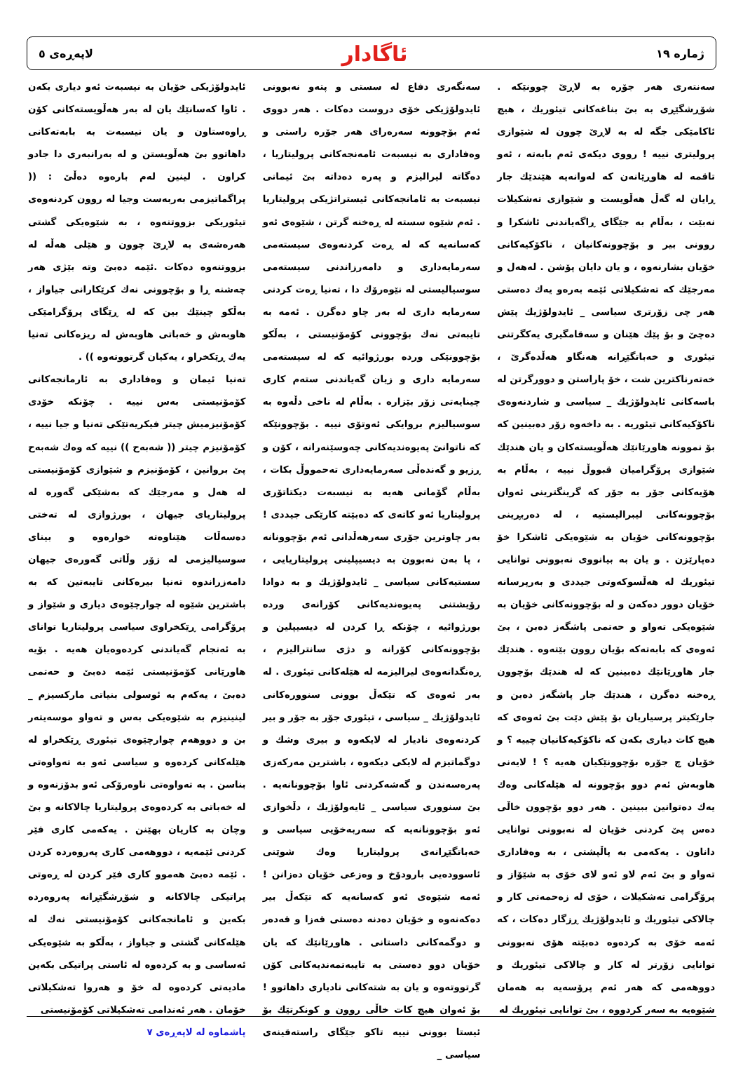ژماره ١٩ ئاگادار لاپەڕەی ٥
سەنتەری هەر جۆرە بە لاڕێ چوونێکە . شۆڕشگێڕی بە بێ بناغەکانی تیئوریك ، هیچ ئاکامێکی جگە لە بە لاڕێ چوون لە شێوازی پرولیتری نییە ! رووی دیکەی ئەم بابەتە ، ئەو تاقمە لە هاوڕێانەن کە لەوانەیە هێندێك جار ڕایان لە گەڵ هەڵویست و شێوازی تەشکیلات نەبێت ، بەڵام بە جێگای ڕاگەیاندنی ئاشکرا و روونی بیر و بۆچوونەکانیان ، ناکۆکیەکانی خۆیان بشارنەوە ، و یان دایان پۆشن . لەهەل و مەرجێك کە تەشکیلاتی ئێمە بەرەو یەك دەستی هەر چی زۆرتری سیاسی _ ئایدولۆژیك پێش دەچێ و بۆ پێك هێنان و سەقامگیری یەکگرتنی تیئوری و خەباتگێڕانە هەنگاو هەڵدەگرێ ، خەتەرناکترین شت ، خۆ پاراستن و دوورگرتن لە باسەکانی ئایدولۆژیك _ سیاسی و شاردنەوەی ناکۆکیەکانی تیئوریە . بە داخەوە زۆر دەبینین کە بۆ نموونە هاوڕێانێك هەڵویستەکان و یان هندێك شێوازی پرۆگرامیان قبووڵ نییە ، بەڵام بە هۆیەکانی جۆر بە جۆر کە گرینگترینی ئەوان بۆچوونەکانی لیبرالیستیە ، لە دەربڕینی بۆچوونەکانی خۆیان بە شێوەیکی ئاشکرا خۆ دەپارێزن . و یان بە بیانووی نەبوونی توانایی تیئوریك لە هەڵسوکەوتی جیددی و بەرپرسانە خۆیان دوور دەکەن و لە بۆچوونەکانی خۆیان بە شێوەیکی تەواو و حەتمی پاشگەز دەبن ، بێ ئەوەی کە بابەتەکە بۆیان روون بێتەوە . هندێك جار هاوڕێانێك دەبینین کە لە هندێك بۆچوون ڕەخنە دەگرن ، هندێك جار پاشگەز دەبن و جارێکیتر پرسیاریان بۆ پێش دێت بێ ئەوەی کە هیچ کات دیاری بکەن کە ناکۆکیەکانیان چییە ؟ و خۆیان چ جۆرە بۆچوونێکیان هەیە ؟ ! لایەنی هاوبەش ئەم دوو بۆچوونە لە هێلەکانی وەك یەك دەتوانین ببینین . هەر دوو بۆچوون خاڵی دەس پێ کردنی خۆیان لە نەبوونی توانایی داناون . یەکەمی بە پاڵپشتی ، بە وەفاداری تەواو و بێ ئەم لاو ئەو لای خۆی بە شێۆاز و پرۆگرامی تەشکیلات ، خۆی لە زەحمەتی کار و چالاکی تیئوریك و ئایدولۆژیك ڕزگار دەکات ، کە ئەمە خۆی بە کردەوە دەبێتە هۆی نەبوونی توانایی زۆرتر لە کار و چالاکی تیئوریك و دووهەمی کە هەر ئەم پرۆسەیە بە هەمان شێوەیە بە سەر کردووە ، بێ توانایی تیئوریك لە
سەنگەری دفاع لە سستی و پتەو نەبوونی ئایدولۆژیکی خۆی دروست دەکات . هەر دووی ئەم بۆچوونە سەرەرای هەر جۆرە راستی و وەفاداری بە نیسبەت ئامەنجەکانی پرولیتاریا ، دەگاتە لیرالیزم و پەرە دەداتە بێ ئیمانی نیسبەت بە ئامانجەکانی ئیستراتژیکی پرولیتاریا . ئەم شێوە سستە لە ڕەخنە گرتن ، شێوەی ئەو کەسانەیە کە لە ڕەت کردنەوەی سیستەمی سەرمایەداری و دامەرزاندنی سیستەمی سوسیالیستی لە نێوەرۆك دا ، تەنیا ڕەت کردنی سەرمایە داری لە بەر چاو دەگرن . ئەمە بە تایبەتی نەك بۆچوونی کۆمۆنیستی ، بەڵکو بۆچوونێکی وردە بورژوائیە کە لە سیستەمی سەرمایە داری و زیان گەیاندنی ستەم کاری چینایەتی زۆر بێزارە . بەڵام لە ناخی دڵەوە بە سوسیالیزم بروایکی ئەوتۆی نییە . بۆچوونێکە کە ناتوانێ پەیوەندیەکانی چەوسێنەرانە ، کۆن و ڕزیو و گەندەڵی سەرمایەداری تەحمووڵ بکات ، بەڵام گۆمانی هەیە بە نیسبەت دیکتاتۆری پرولیتاریا ئەو کاتەی کە دەبێتە کارێکی جیددی ! بەر چاوترین جۆری سەرهەڵدانی ئەم بۆچوونانە ، پا بەن نەبوون بە دیسیپلینی پرولیتاریایی ، سستیەکانی سیاسی _ ئایدولۆژیك و بە دوادا رۆیشتنی پەیوەندیەکانی کۆرانەی وردە بورژوائیە ، چۆنکە ڕا کردن لە دیسیپلین و بۆچوونەکانی کۆرانە و دژی سانترالیزم ، ڕەنگدانەوەی لیرالیزمە لە هێلەکانی تیئوری . لە بەر ئەوەی کە تێکەڵ بوونی سنوورەکانی ئایدولۆژیك _ سیاسی ، تیئوری جۆر بە جۆر و بیر کردنەوەی نادیار لە لایکەوە و بیری وشك و دوگماتیزم لە لایکی دیکەوە ، باشترین مەرکەزی پەرەسەندن و گەشەکردنی ئاوا بۆچوونانەیە . بێ سنووری سیاسی _ ئایەولۆژیك ، دڵخوازی ئەو بۆچوونانەیە کە سەربەخۆیی سیاسی و خەباتگێڕانەی پرولیتاریا وەك شوێنی ئاسوودەیی بارودۆخ و وەزعی خۆیان دەزانن ! ئەمە شێوەی ئەو کەسانەیە کە تێکەڵ بیر دەکەنەوە و خۆیان دەدنە دەستی قەزا و قەدەر و دوگمەکانی داستانی . هاوڕێانێك کە یان خۆیان دوو دەستی بە تایبەتمەندیەکانی کۆن گرتووتەوە و یان بە شتەکانی نادیاری داهاتوو ! بۆ ئەوان هیچ کات خاڵی روون و کونکرتێك بۆ ئیستا بوونی نییە تاکو جێگای راستەقینەی سیاسی _
ئایدولۆژیکی خۆیان بە نیسبەت ئەو دیاری بکەن . ئاوا کەسانێك یان لە بەر هەڵویستەکانی کۆن ڕاوەستاون و یان نیسبەت بە بابەتەکانی داهاتوو بێ هەڵویستن و لە بەرانبەری دا جادو کراون . لینین لەم بارەوە دەڵێ : (( پراگماتیزمی بەربەست وجیا لە روون کردنەوەی تیئوریکی بزووتنەوە ، بە شێوەیکی گشتی هەرەشەی بە لاڕێ چوون و هێلی هەڵە لە بزووتنەوە دەکات .ئێمە دەبێ وتە بێژی هەر چەشنە ڕا و بۆچوونی نەك کرێکارانی جیاواز ، بەڵکو چینێك بین کە لە ڕێگای پرۆگرامێکی هاوبەش و خەباتی هاوبەش لە ریزەکانی تەنیا یەك ڕێکخراو ، یەکیان گرتووتەوە )) .
تەنیا ئیمان و وەفاداری بە ئارمانجەکانی کۆمۆنیستی بەس نییە . چۆنکە خۆدی کۆمۆنیزمیش چیتر فیکریەتێکی تەنیا و جیا نییە ، کۆمۆنیزم چیتر (( شەبەح )) نییە کە وەك شەبەح پێ بروانین ، کۆمۆنیزم و شێوازی کۆمۆنیستی لە هەل و مەرجێك کە بەشێکی گەورە لە پرولیتاریای جیهان ، بورژوازی لە تەختی دەسەڵات هێناوەتە خوارەوە و بینای سوسیالیزمی لە زۆر وڵاتی گەورەی جیهان دامەزراندوە تەنیا بیرەکانی تایبەتین کە بە باشترین شێوە لە چوارچێوەی دیاری و شێواز و پرۆگرامی ڕێکخراوی سیاسی پرولیتاریا توانای بە ئەنجام گەیاندنی کردەوەیان هەیە . بۆیە هاورێانی کۆمۆنیستی ئێمە دەبێ و حەتمی دەبێ ، یەکەم بە ئوسولی بنیاتی مارکسیزم _ لینینیزم بە شێوەیکی بەس و تەواو موسەیتەر بن و دووهەم چوارچێوەی تیئوری ڕێکخراو لە هێلەکانی کردەوە و سیاسی ئەو بە تەواوەتی بناسن . بە تەواوەتی ناوەرۆکی ئەو بدۆزنەوە و لە خەباتی بە کردەوەی پرولیتاریا چالاکانە و بێ وچان بە کاریان بهێنن . یەکەمی کاری فێر کردنی ئێمەیە ، دووهەمی کاری پەروەردە کردن . ئێمە دەبێ هەموو کاری فێر کردن لە ڕەوتی پراتیکی چالاکانە و شۆڕشگێڕانە پەروەردە بکەین و ئامانجەکانی کۆمۆنیستی نەك لە هێلەکانی گشتی و جیاواز ، بەڵکو بە شێوەیکی ئەساسی و بە کردەوە لە ئاستی پراتیکی بکەین مادیەتی کردەوە لە خۆ و هەروا تەشکیلاتی خۆمان . هەر ئەندامی تەشکیلاتی کۆمۆنیستی
پاشماوە لە لاپەڕەی ٧